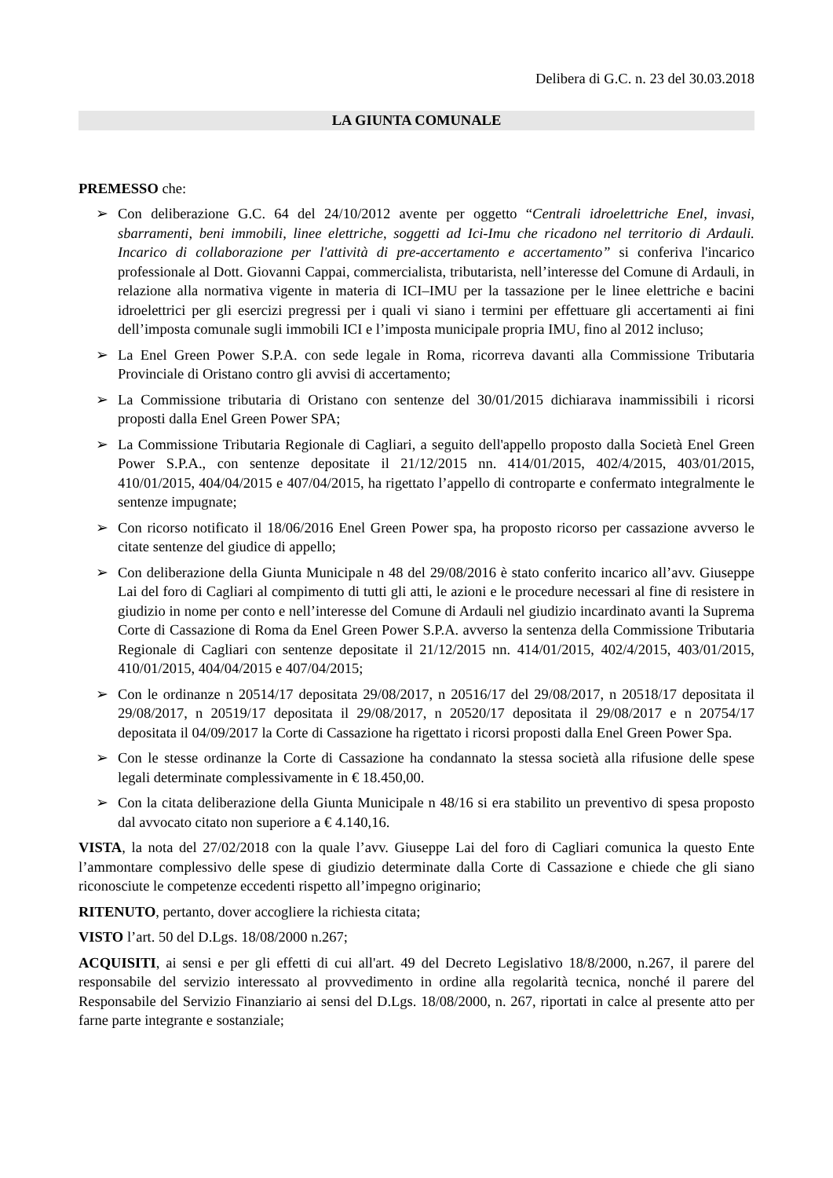Delibera di G.C. n. 23 del 30.03.2018
LA GIUNTA COMUNALE
PREMESSO che:
➢ Con deliberazione G.C. 64 del 24/10/2012 avente per oggetto “Centrali idroelettriche Enel, invasi, sbarramenti, beni immobili, linee elettriche, soggetti ad Ici-Imu che ricadono nel territorio di Ardauli. Incarico di collaborazione per l'attività di pre-accertamento e accertamento” si conferiva l'incarico professionale al Dott. Giovanni Cappai, commercialista, tributarista, nell’interesse del Comune di Ardauli, in relazione alla normativa vigente in materia di ICI–IMU per la tassazione per le linee elettriche e bacini idroelettrici per gli esercizi pregressi per i quali vi siano i termini per effettuare gli accertamenti ai fini dell’imposta comunale sugli immobili ICI e l’imposta municipale propria IMU, fino al 2012 incluso;
➢ La Enel Green Power S.P.A. con sede legale in Roma, ricorreva davanti alla Commissione Tributaria Provinciale di Oristano contro gli avvisi di accertamento;
➢ La Commissione tributaria di Oristano con sentenze del 30/01/2015 dichiarava inammissibili i ricorsi proposti dalla Enel Green Power SPA;
➢ La Commissione Tributaria Regionale di Cagliari, a seguito dell'appello proposto dalla Società Enel Green Power S.P.A., con sentenze depositate il 21/12/2015 nn. 414/01/2015, 402/4/2015, 403/01/2015, 410/01/2015, 404/04/2015 e 407/04/2015, ha rigettato l’appello di controparte e confermato integralmente le sentenze impugnate;
➢ Con ricorso notificato il 18/06/2016 Enel Green Power spa, ha proposto ricorso per cassazione avverso le citate sentenze del giudice di appello;
➢ Con deliberazione della Giunta Municipale n 48 del 29/08/2016 è stato conferito incarico all’avv. Giuseppe Lai del foro di Cagliari al compimento di tutti gli atti, le azioni e le procedure necessari al fine di resistere in giudizio in nome per conto e nell’interesse del Comune di Ardauli nel giudizio incardinato avanti la Suprema Corte di Cassazione di Roma da Enel Green Power S.P.A. avverso la sentenza della Commissione Tributaria Regionale di Cagliari con sentenze depositate il 21/12/2015 nn. 414/01/2015, 402/4/2015, 403/01/2015, 410/01/2015, 404/04/2015 e 407/04/2015;
➢ Con le ordinanze n 20514/17 depositata 29/08/2017, n 20516/17 del 29/08/2017, n 20518/17 depositata il 29/08/2017, n 20519/17 depositata il 29/08/2017, n 20520/17 depositata il 29/08/2017 e n 20754/17 depositata il 04/09/2017 la Corte di Cassazione ha rigettato i ricorsi proposti dalla Enel Green Power Spa.
➢ Con le stesse ordinanze la Corte di Cassazione ha condannato la stessa società alla rifusione delle spese legali determinate complessivamente in € 18.450,00.
➢ Con la citata deliberazione della Giunta Municipale n 48/16 si era stabilito un preventivo di spesa proposto dal avvocato citato non superiore a € 4.140,16.
VISTA, la nota del 27/02/2018 con la quale l’avv. Giuseppe Lai del foro di Cagliari comunica la questo Ente l’ammontare complessivo delle spese di giudizio determinate dalla Corte di Cassazione e chiede che gli siano riconosciute le competenze eccedenti rispetto all’impegno originario;
RITENUTO, pertanto, dover accogliere la richiesta citata;
VISTO l’art. 50 del D.Lgs. 18/08/2000 n.267;
ACQUISITI, ai sensi e per gli effetti di cui all'art. 49 del Decreto Legislativo 18/8/2000, n.267, il parere del responsabile del servizio interessato al provvedimento in ordine alla regolarità tecnica, nonché il parere del Responsabile del Servizio Finanziario ai sensi del D.Lgs. 18/08/2000, n. 267, riportati in calce al presente atto per farne parte integrante e sostanziale;